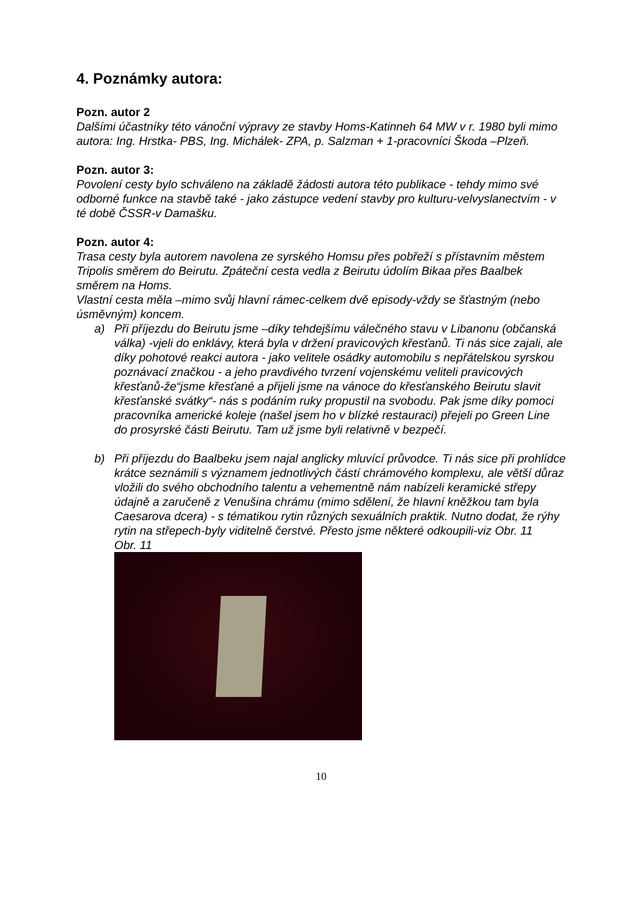4. Poznámky autora:
Pozn. autor 2
Dalšími účastníky této vánoční výpravy ze stavby Homs-Katinneh 64 MW v r. 1980 byli mimo autora: Ing. Hrstka- PBS, Ing. Michálek- ZPA, p. Salzman + 1-pracovníci Škoda –Plzeň.
Pozn. autor 3:
Povolení cesty bylo schváleno na základě žádosti autora této publikace - tehdy mimo své odborné funkce na stavbě také - jako zástupce vedení stavby pro kulturu-velvyslanectvím - v té době ČSSR-v Damašku.
Pozn. autor 4:
Trasa cesty byla autorem navolena ze syrského Homsu přes pobřeží s přístavním městem Tripolis směrem do Beirutu. Zpáteční cesta vedla z Beirutu údolím Bikaa přes Baalbek směrem na Homs.
Vlastní cesta měla –mimo svůj hlavní rámec-celkem dvě episody-vždy se šťastným (nebo úsměvným) koncem.
a) Při příjezdu do Beirutu jsme –díky tehdejšímu válečného stavu v Libanonu (občanská válka) -vjeli do enklávy, která byla v držení pravicových křesťanů. Ti nás sice zajali, ale díky pohotové reakci autora - jako velitele osádky automobilu s nepřátelskou syrskou poznávací značkou - a jeho pravdivého tvrzení vojenskému veliteli pravicových křesťanů-že“jsme křesťané a přijeli jsme na vánoce do křesťanského Beirutu slavit křesťanské svátky“- nás s podáním ruky propustil na svobodu. Pak jsme díky pomoci pracovníka americké koleje (našel jsem ho v blízké restauraci) přejeli po Green Line do prosyrské části Beirutu. Tam už jsme byli relativně v bezpečí.
b) Při příjezdu do Baalbeku jsem najal anglicky mluvící průvodce. Ti nás sice při prohlídce krátce seznámili s významem jednotlivých částí chrámového komplexu, ale větší důraz vložili do svého obchodního talentu a vehementně nám nabízeli keramické střepy údajně a zaručeně z Venušina chrámu (mimo sdělení, že hlavní kněžkou tam byla Caesarova dcera) - s tématikou rytin různých sexuálních praktik. Nutno dodat, že rýhy rytin na střepech-byly viditelně čerstvé. Přesto jsme některé odkoupili-viz Obr. 11
Obr. 11
10